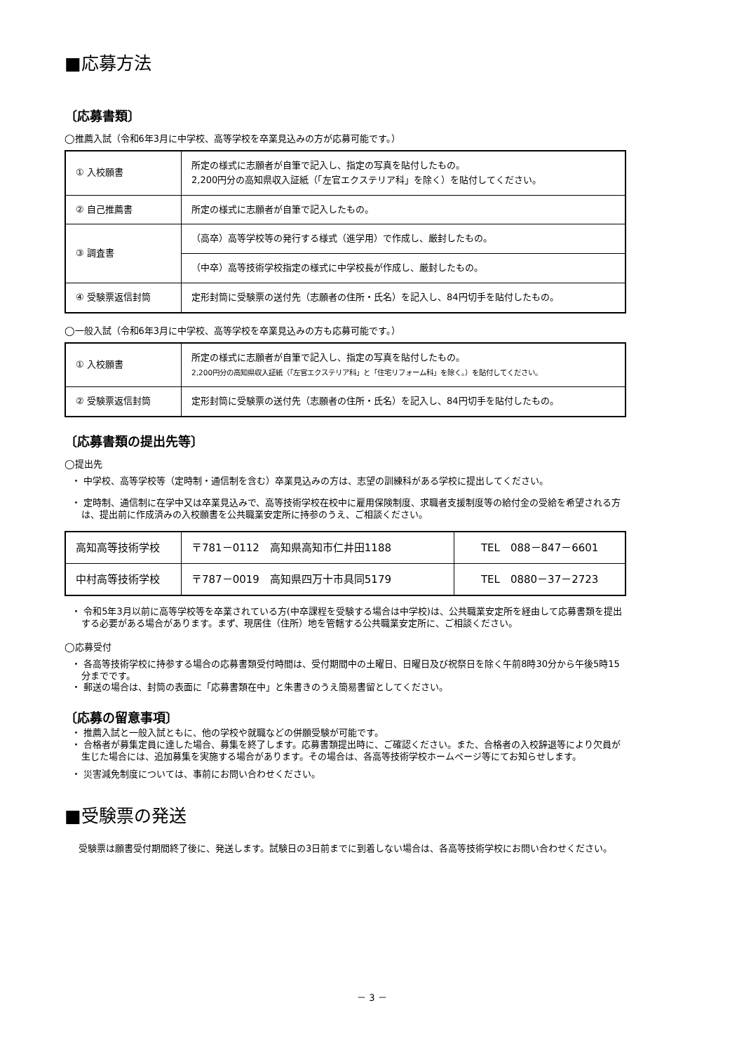■応募方法
〔応募書類〕
◯推薦入試（令和6年3月に中学校、高等学校を卒業見込みの方が応募可能です。）
| ① 入校願書 | 所定の様式に志願者が自筆で記入し、指定の写真を貼付したもの。 2,200円分の高知県収入証紙（「左官エクステリア科」を除く）を貼付してください。 |
| ② 自己推薦書 | 所定の様式に志願者が自筆で記入したもの。 |
| ③ 調査書 | （高卒）高等学校等の発行する様式（進学用）で作成し、厳封したもの。 |
| | （中卒）高等技術学校指定の様式に中学校長が作成し、厳封したもの。 |
| ④ 受験票返信封筒 | 定形封筒に受験票の送付先（志願者の住所・氏名）を記入し、84円切手を貼付したもの。 |
◯一般入試（令和6年3月に中学校、高等学校を卒業見込みの方も応募可能です。）
| ① 入校願書 | 所定の様式に志願者が自筆で記入し、指定の写真を貼付したもの。 2,200円分の高知県収入証紙（「左官エクステリア科」と「住宅リフォーム科」を除く。）を貼付してください。 |
| ② 受験票返信封筒 | 定形封筒に受験票の送付先（志願者の住所・氏名）を記入し、84円切手を貼付したもの。 |
〔応募書類の提出先等〕
◯提出先
・ 中学校、高等学校等（定時制・通信制を含む）卒業見込みの方は、志望の訓練科がある学校に提出してください。
・ 定時制、通信制に在学中又は卒業見込みで、高等技術学校在校中に雇用保険制度、求職者支援制度等の給付金の受給を希望される方は、提出前に作成済みの入校願書を公共職業安定所に持参のうえ、ご相談ください。
| 高知高等技術学校 | 〒781－0112 高知県高知市仁井田1188 | TEL 088－847－6601 |
| 中村高等技術学校 | 〒787－0019 高知県四万十市具同5179 | TEL 0880－37－2723 |
・ 令和5年3月以前に高等学校等を卒業されている方(中卒課程を受験する場合は中学校)は、公共職業安定所を経由して応募書類を提出する必要がある場合があります。まず、現居住（住所）地を管轄する公共職業安定所に、ご相談ください。
◯応募受付
・ 各高等技術学校に持参する場合の応募書類受付時間は、受付期間中の土曜日、日曜日及び祝祭日を除く午前8時30分から午後5時15分までです。
・ 郵送の場合は、封筒の表面に「応募書類在中」と朱書きのうえ簡易書留としてください。
〔応募の留意事項〕
・ 推薦入試と一般入試ともに、他の学校や就職などの併願受験が可能です。
・ 合格者が募集定員に達した場合、募集を終了します。応募書類提出時に、ご確認ください。また、合格者の入校辞退等により欠員が生じた場合には、追加募集を実施する場合があります。その場合は、各高等技術学校ホームページ等にてお知らせします。
・ 災害減免制度については、事前にお問い合わせください。
■受験票の発送
受験票は願書受付期間終了後に、発送します。試験日の3日前までに到着しない場合は、各高等技術学校にお問い合わせください。
－ 3 －